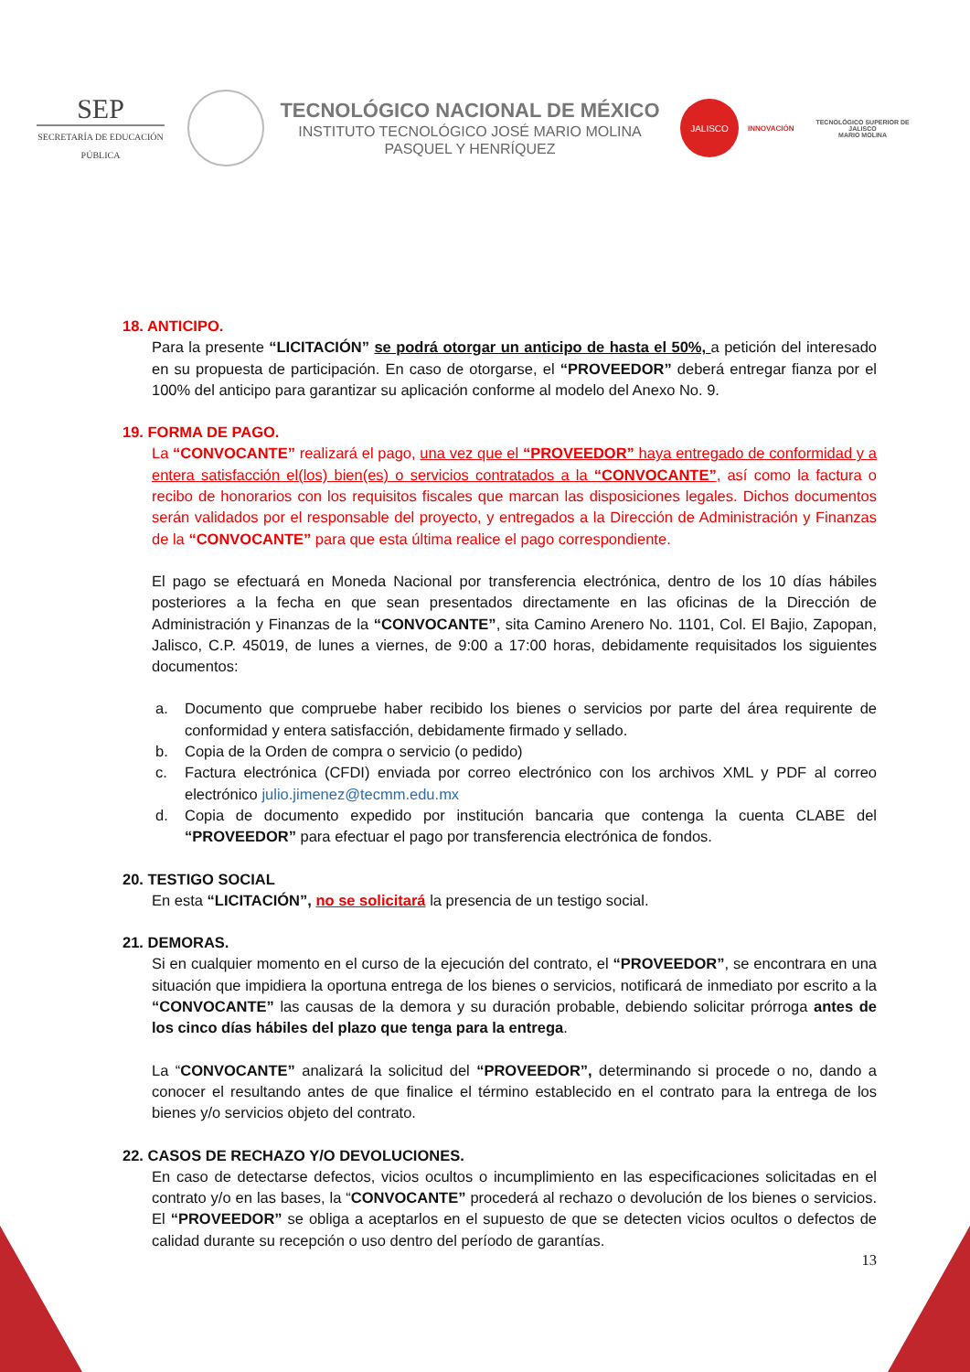SEP
SECRETARÍA DE EDUCACIÓN PÚBLICA
TECNOLÓGICO NACIONAL DE MÉXICO
INSTITUTO TECNOLÓGICO JOSÉ MARIO MOLINA
PASQUEL Y HENRÍQUEZ
JALISCO
INNOVACIÓN
TECNOLÓGICO SUPERIOR DE JALISCO
MARIO MOLINA
18. ANTICIPO.
Para la presente “LICITACIÓN” se podrá otorgar un anticipo de hasta el 50%, a petición del interesado en su propuesta de participación. En caso de otorgarse, el “PROVEEDOR” deberá entregar fianza por el 100% del anticipo para garantizar su aplicación conforme al modelo del Anexo No. 9.
19. FORMA DE PAGO.
La “CONVOCANTE” realizará el pago, una vez que el “PROVEEDOR” haya entregado de conformidad y a entera satisfacción el(los) bien(es) o servicios contratados a la “CONVOCANTE”, así como la factura o recibo de honorarios con los requisitos fiscales que marcan las disposiciones legales. Dichos documentos serán validados por el responsable del proyecto, y entregados a la Dirección de Administración y Finanzas de la “CONVOCANTE” para que esta última realice el pago correspondiente.
El pago se efectuará en Moneda Nacional por transferencia electrónica, dentro de los 10 días hábiles posteriores a la fecha en que sean presentados directamente en las oficinas de la Dirección de Administración y Finanzas de la “CONVOCANTE”, sita Camino Arenero No. 1101, Col. El Bajio, Zapopan, Jalisco, C.P. 45019, de lunes a viernes, de 9:00 a 17:00 horas, debidamente requisitados los siguientes documentos:
a. Documento que compruebe haber recibido los bienes o servicios por parte del área requirente de conformidad y entera satisfacción, debidamente firmado y sellado.
b. Copia de la Orden de compra o servicio (o pedido)
c. Factura electrónica (CFDI) enviada por correo electrónico con los archivos XML y PDF al correo electrónico julio.jimenez@tecmm.edu.mx
d. Copia de documento expedido por institución bancaria que contenga la cuenta CLABE del “PROVEEDOR” para efectuar el pago por transferencia electrónica de fondos.
20. TESTIGO SOCIAL
En esta “LICITACIÓN”, no se solicitará la presencia de un testigo social.
21. DEMORAS.
Si en cualquier momento en el curso de la ejecución del contrato, el “PROVEEDOR”, se encontrara en una situación que impidiera la oportuna entrega de los bienes o servicios, notificará de inmediato por escrito a la “CONVOCANTE” las causas de la demora y su duración probable, debiendo solicitar prórroga antes de los cinco días hábiles del plazo que tenga para la entrega.
La “CONVOCANTE” analizará la solicitud del “PROVEEDOR”, determinando si procede o no, dando a conocer el resultando antes de que finalice el término establecido en el contrato para la entrega de los bienes y/o servicios objeto del contrato.
22. CASOS DE RECHAZO Y/O DEVOLUCIONES.
En caso de detectarse defectos, vicios ocultos o incumplimiento en las especificaciones solicitadas en el contrato y/o en las bases, la “CONVOCANTE” procederá al rechazo o devolución de los bienes o servicios. El “PROVEEDOR” se obliga a aceptarlos en el supuesto de que se detecten vicios ocultos o defectos de calidad durante su recepción o uso dentro del período de garantías.
13